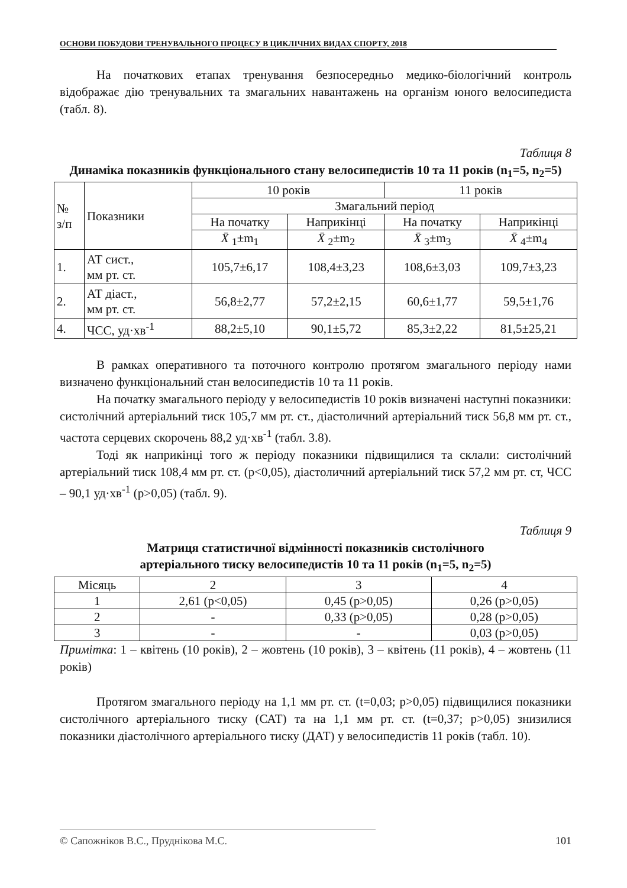ОСНОВИ ПОБУДОВИ ТРЕНУВАЛЬНОГО ПРОЦЕСУ В ЦИКЛІЧНИХ ВИДАХ СПОРТУ, 2018
На початкових етапах тренування безпосередньо медико-біологічний контроль відображає дію тренувальних та змагальних навантажень на організм юного велосипедиста (табл. 8).
Таблиця 8
Динаміка показників функціонального стану велосипедистів 10 та 11 років (n<sub>1</sub>=5, n<sub>2</sub>=5)
| № з/п | Показники | 10 років | | 11 років | |
| --- | --- | --- | --- | --- | --- |
| | | Змагальний період | | | |
| | | На початку | Наприкінці | На початку | Наприкінці |
| | | X̄ <sub>1</sub>±m<sub>1</sub> | X̄ <sub>2</sub>±m<sub>2</sub> | X̄ <sub>3</sub>±m<sub>3</sub> | X̄ <sub>4</sub>±m<sub>4</sub> |
| 1. | АТ сист., мм рт. ст. | 105,7±6,17 | 108,4±3,23 | 108,6±3,03 | 109,7±3,23 |
| 2. | АТ діаст., мм рт. ст. | 56,8±2,77 | 57,2±2,15 | 60,6±1,77 | 59,5±1,76 |
| 4. | ЧСС, уд·хв<sup>-1</sup> | 88,2±5,10 | 90,1±5,72 | 85,3±2,22 | 81,5±25,21 |
В рамках оперативного та поточного контролю протягом змагального періоду нами визначено функціональний стан велосипедистів 10 та 11 років.
На початку змагального періоду у велосипедистів 10 років визначені наступні показники: систолічний артеріальний тиск 105,7 мм рт. ст., діастоличний артеріальний тиск 56,8 мм рт. ст., частота серцевих скорочень 88,2 уд·хв<sup>-1</sup> (табл. 3.8).
Тоді як наприкінці того ж періоду показники підвищилися та склали: систолічний артеріальний тиск 108,4 мм рт. ст. (p<0,05), діастоличний артеріальний тиск 57,2 мм рт. ст, ЧСС – 90,1 уд·хв<sup>-1</sup> (p>0,05) (табл. 9).
Таблиця 9
Матриця статистичної відмінності показників систолічного
артеріального тиску велосипедистів 10 та 11 років (n<sub>1</sub>=5, n<sub>2</sub>=5)
| Місяць | 2 | 3 | 4 |
| 1 | 2,61 (p<0,05) | 0,45 (p>0,05) | 0,26 (p>0,05) |
| 2 | - | 0,33 (p>0,05) | 0,28 (p>0,05) |
| 3 | - | - | 0,03 (p>0,05) |
Примітка: 1 – квітень (10 років), 2 – жовтень (10 років), 3 – квітень (11 років), 4 – жовтень (11 років)
Протягом змагального періоду на 1,1 мм рт. ст. (t=0,03; p>0,05) підвищилися показники систолічного артеріального тиску (САТ) та на 1,1 мм рт. ст. (t=0,37; p>0,05) знизилися показники діастолічного артеріального тиску (ДАТ) у велосипедистів 11 років (табл. 10).
© Сапожніков В.С., Пруднікова М.С. 101